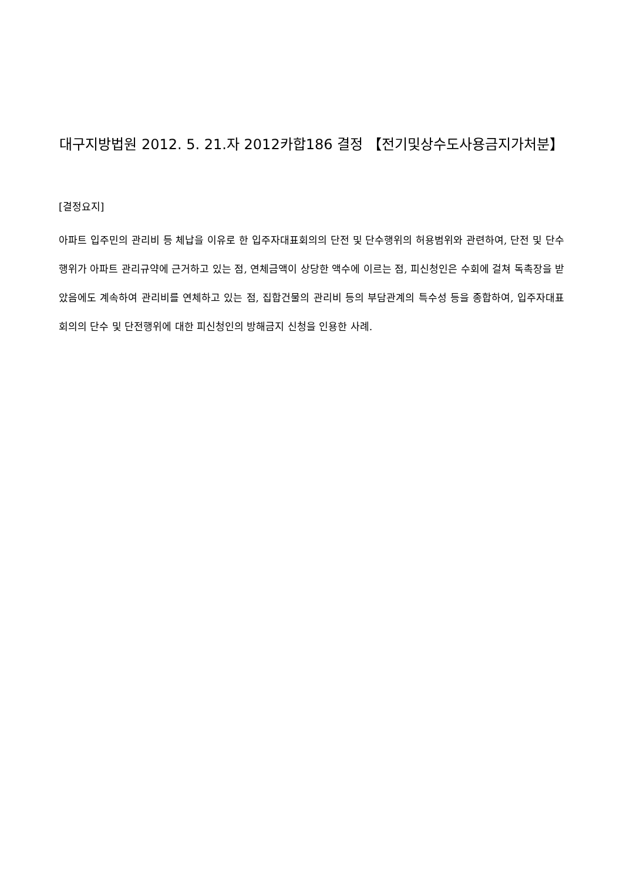대구지방법원 2012. 5. 21.자 2012카합186 결정 【전기및상수도사용금지가처분】
[결정요지]
아파트 입주민의 관리비 등 체납을 이유로 한 입주자대표회의의 단전 및 단수행위의 허용범위와 관련하여, 단전 및 단수행위가 아파트 관리규약에 근거하고 있는 점, 연체금액이 상당한 액수에 이르는 점, 피신청인은 수회에 걸쳐 독촉장을 받았음에도 계속하여 관리비를 연체하고 있는 점, 집합건물의 관리비 등의 부담관계의 특수성 등을 종합하여, 입주자대표회의의 단수 및 단전행위에 대한 피신청인의 방해금지 신청을 인용한 사례.